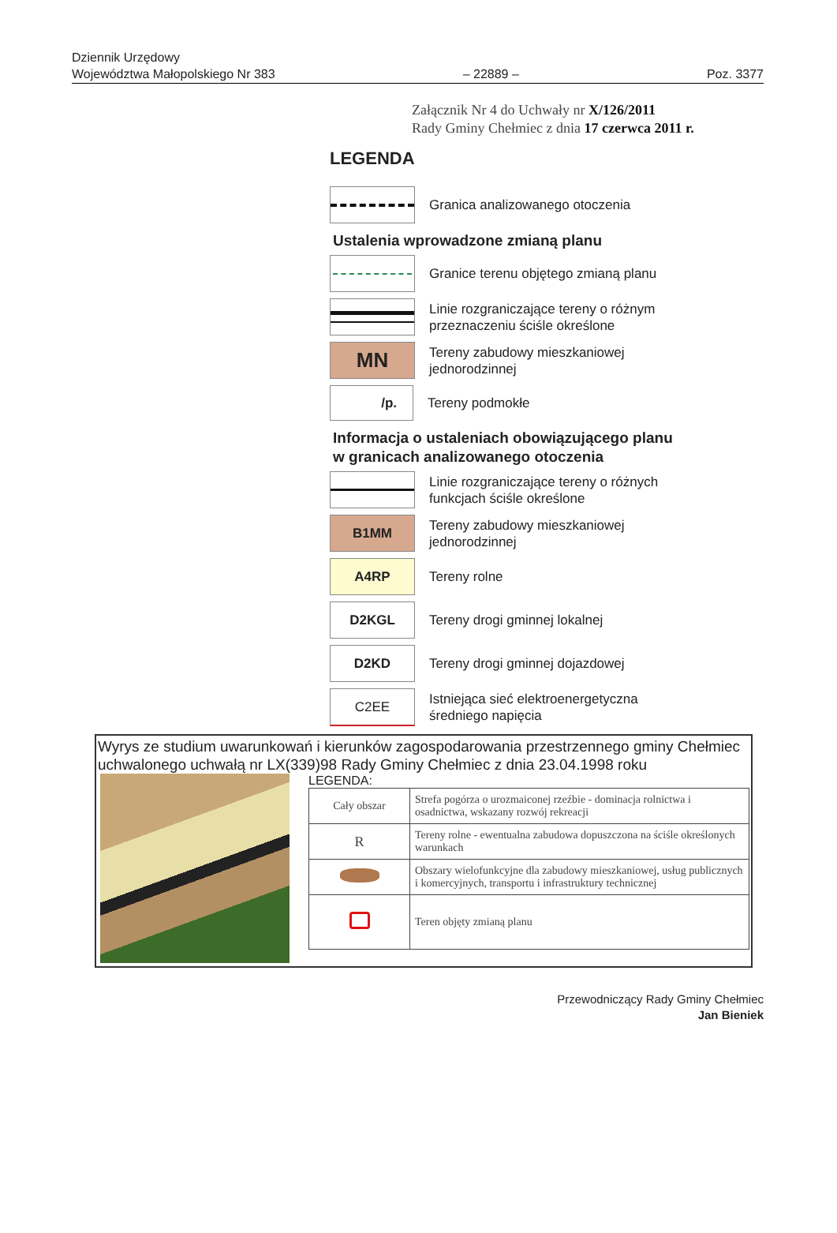Dziennik Urzędowy
Województwa Małopolskiego Nr 383
– 22889 –
Poz. 3377
Załącznik Nr 4 do Uchwały nr X/126/2011
Rady Gminy Chełmiec z dnia 17 czerwca 2011 r.
LEGENDA
Granica analizowanego otoczenia
Ustalenia wprowadzone zmianą planu
Granice terenu objętego zmianą planu
Linie rozgraniczające tereny o różnym
przeznaczeniu ściśle określone
MN
Tereny zabudowy mieszkaniowej
jednorodzinnej
/p.
Tereny podmokłe
Informacja o ustaleniach obowiązującego planu
w granicach analizowanego otoczenia
Linie rozgraniczające tereny o różnych
funkcjach ściśle określone
B1MM
Tereny zabudowy mieszkaniowej
jednorodzinnej
A4RP
Tereny rolne
D2KGL
Tereny drogi gminnej lokalnej
D2KD
Tereny drogi gminnej dojazdowej
C2EE
Istniejąca sieć elektroenergetyczna
średniego napięcia
Wyrys ze studium uwarunkowań i kierunków zagospodarowania przestrzennego gminy Chełmiec
uchwalonego uchwałą nr LX(339)98 Rady Gminy Chełmiec z dnia 23.04.1998 roku
LEGENDA:
| Cały obszar | Strefa pogórza o urozmaiconej rzeźbie - dominacja rolnictwa i osadnictwa, wskazany rozwój rekreacji |
| R | Tereny rolne - ewentualna zabudowa dopuszczona na ściśle określonych warunkach |
| | Obszary wielofunkcyjne dla zabudowy mieszkaniowej, usług publicznych i komercyjnych, transportu i infrastruktury technicznej |
| | Teren objęty zmianą planu |
Przewodniczący Rady Gminy Chełmiec
Jan Bieniek